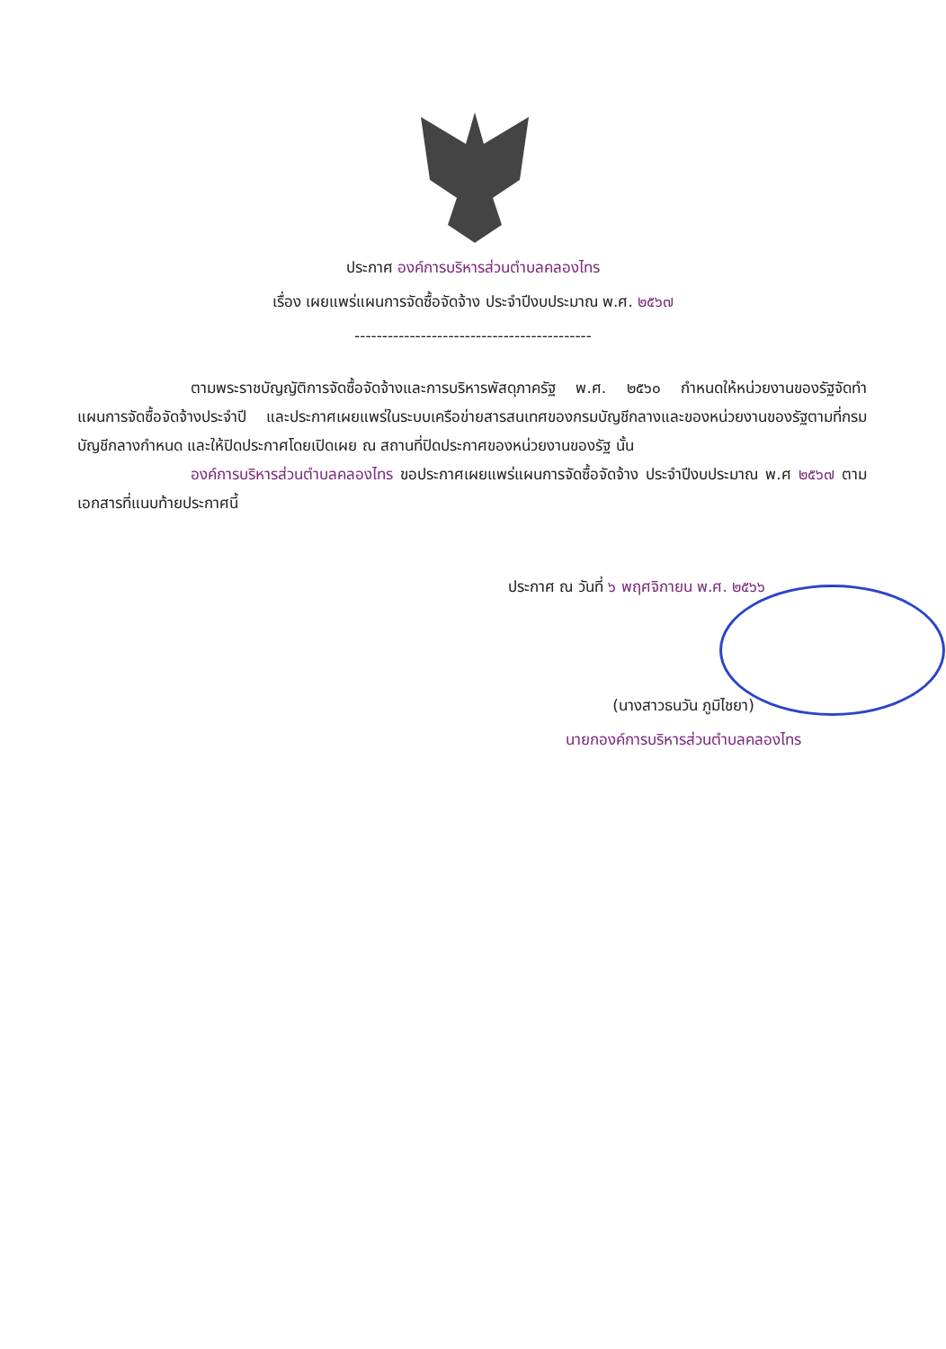ประกาศ องค์การบริหารส่วนตำบลคลองไทร
เรื่อง เผยแพร่แผนการจัดซื้อจัดจ้าง ประจำปีงบประมาณ พ.ศ. ๒๕๖๗
-------------------------------------------
ตามพระราชบัญญัติการจัดซื้อจัดจ้างและการบริหารพัสดุภาครัฐ พ.ศ. ๒๕๖๐ กำหนดให้หน่วยงานของรัฐจัดทำแผนการจัดซื้อจัดจ้างประจำปี และประกาศเผยแพร่ในระบบเครือข่ายสารสนเทศของกรมบัญชีกลางและของหน่วยงานของรัฐตามที่กรมบัญชีกลางกำหนด และให้ปิดประกาศโดยเปิดเผย ณ สถานที่ปิดประกาศของหน่วยงานของรัฐ นั้น
องค์การบริหารส่วนตำบลคลองไทร ขอประกาศเผยแพร่แผนการจัดซื้อจัดจ้าง ประจำปีงบประมาณ พ.ศ ๒๕๖๗ ตามเอกสารที่แนบท้ายประกาศนี้
ประกาศ ณ วันที่ ๖ พฤศจิกายน พ.ศ. ๒๕๖๖
(นางสาวธนวัน ภูมิไชยา)
นายกองค์การบริหารส่วนตำบลคลองไทร